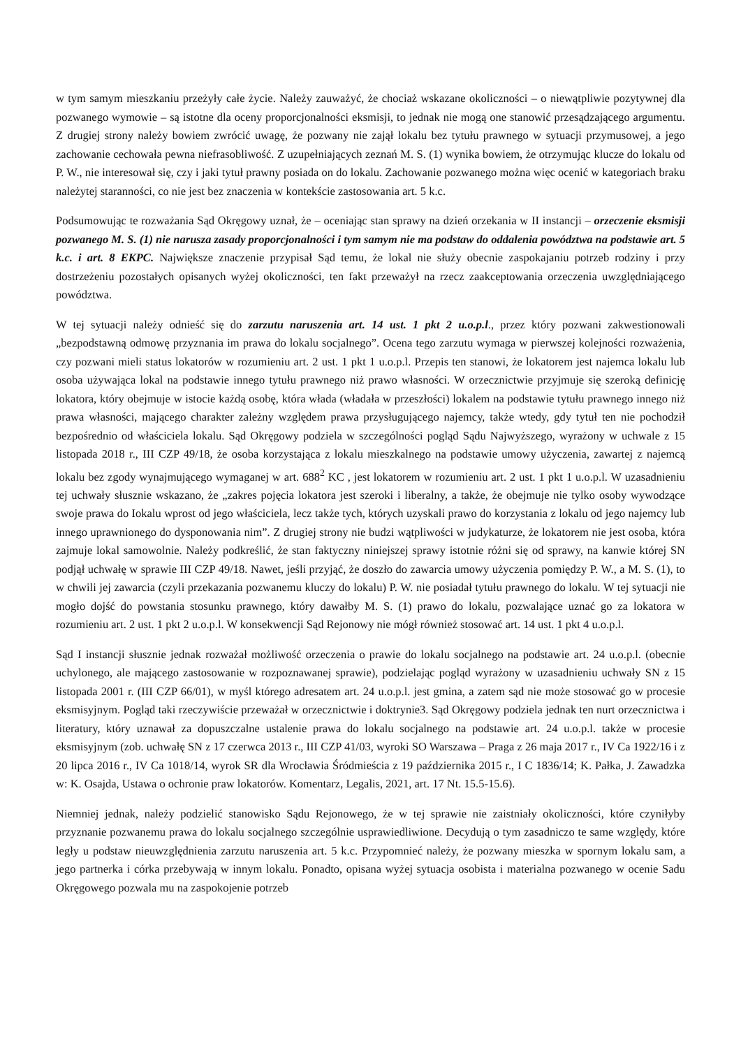w tym samym mieszkaniu przeżyły całe życie. Należy zauważyć, że chociaż wskazane okoliczności – o niewątpliwie pozytywnej dla pozwanego wymowie – są istotne dla oceny proporcjonalności eksmisji, to jednak nie mogą one stanowić przesądzającego argumentu. Z drugiej strony należy bowiem zwrócić uwagę, że pozwany nie zajął lokalu bez tytułu prawnego w sytuacji przymusowej, a jego zachowanie cechowała pewna niefrasobliwość. Z uzupełniających zeznań M. S. (1) wynika bowiem, że otrzymując klucze do lokalu od P. W., nie interesował się, czy i jaki tytuł prawny posiada on do lokalu. Zachowanie pozwanego można więc ocenić w kategoriach braku należytej staranności, co nie jest bez znaczenia w kontekście zastosowania art. 5 k.c.
Podsumowując te rozważania Sąd Okręgowy uznał, że – oceniając stan sprawy na dzień orzekania w II instancji – orzeczenie eksmisji pozwanego M. S. (1) nie narusza zasady proporcjonalności i tym samym nie ma podstaw do oddalenia powództwa na podstawie art. 5 k.c. i art. 8 EKPC. Największe znaczenie przypisał Sąd temu, że lokal nie służy obecnie zaspokajaniu potrzeb rodziny i przy dostrzeżeniu pozostałych opisanych wyżej okoliczności, ten fakt przeważył na rzecz zaakceptowania orzeczenia uwzględniającego powództwa.
W tej sytuacji należy odnieść się do zarzutu naruszenia art. 14 ust. 1 pkt 2 u.o.p.l., przez który pozwani zakwestionowali „bezpodstawną odmowę przyznania im prawa do lokalu socjalnego”. Ocena tego zarzutu wymaga w pierwszej kolejności rozważenia, czy pozwani mieli status lokatorów w rozumieniu art. 2 ust. 1 pkt 1 u.o.p.l. Przepis ten stanowi, że lokatorem jest najemca lokalu lub osoba używająca lokal na podstawie innego tytułu prawnego niż prawo własności. W orzecznictwie przyjmuje się szeroką definicję lokatora, który obejmuje w istocie każdą osobę, która włada (władała w przeszłości) lokalem na podstawie tytułu prawnego innego niż prawa własności, mającego charakter zależny względem prawa przysługującego najemcy, także wtedy, gdy tytuł ten nie pochodził bezpośrednio od właściciela lokalu. Sąd Okręgowy podziela w szczególności pogląd Sądu Najwyższego, wyrażony w uchwale z 15 listopada 2018 r., III CZP 49/18, że osoba korzystająca z lokalu mieszkalnego na podstawie umowy użyczenia, zawartej z najemcą lokalu bez zgody wynajmującego wymaganej w art. 688<sup>2</sup> KC , jest lokatorem w rozumieniu art. 2 ust. 1 pkt 1 u.o.p.l. W uzasadnieniu tej uchwały słusznie wskazano, że „zakres pojęcia lokatora jest szeroki i liberalny, a także, że obejmuje nie tylko osoby wywodzące swoje prawa do Iokalu wprost od jego właściciela, lecz także tych, których uzyskali prawo do korzystania z lokalu od jego najemcy lub innego uprawnionego do dysponowania nim”. Z drugiej strony nie budzi wątpliwości w judykaturze, że lokatorem nie jest osoba, która zajmuje lokal samowolnie. Należy podkreślić, że stan faktyczny niniejszej sprawy istotnie różni się od sprawy, na kanwie której SN podjął uchwałę w sprawie III CZP 49/18. Nawet, jeśli przyjąć, że doszło do zawarcia umowy użyczenia pomiędzy P. W., a M. S. (1), to w chwili jej zawarcia (czyli przekazania pozwanemu kluczy do lokalu) P. W. nie posiadał tytułu prawnego do lokalu. W tej sytuacji nie mogło dojść do powstania stosunku prawnego, który dawałby M. S. (1) prawo do lokalu, pozwalające uznać go za lokatora w rozumieniu art. 2 ust. 1 pkt 2 u.o.p.l. W konsekwencji Sąd Rejonowy nie mógł również stosować art. 14 ust. 1 pkt 4 u.o.p.l.
Sąd I instancji słusznie jednak rozważał możliwość orzeczenia o prawie do lokalu socjalnego na podstawie art. 24 u.o.p.l. (obecnie uchylonego, ale mającego zastosowanie w rozpoznawanej sprawie), podzielając pogląd wyrażony w uzasadnieniu uchwały SN z 15 listopada 2001 r. (III CZP 66/01), w myśl którego adresatem art. 24 u.o.p.l. jest gmina, a zatem sąd nie może stosować go w procesie eksmisyjnym. Pogląd taki rzeczywiście przeważał w orzecznictwie i doktrynie3. Sąd Okręgowy podziela jednak ten nurt orzecznictwa i literatury, który uznawał za dopuszczalne ustalenie prawa do lokalu socjalnego na podstawie art. 24 u.o.p.l. także w procesie eksmisyjnym (zob. uchwałę SN z 17 czerwca 2013 r., III CZP 41/03, wyroki SO Warszawa – Praga z 26 maja 2017 r., IV Ca 1922/16 i z 20 lipca 2016 r., IV Ca 1018/14, wyrok SR dla Wrocławia Śródmieścia z 19 października 2015 r., I C 1836/14; K. Pałka, J. Zawadzka w: K. Osajda, Ustawa o ochronie praw lokatorów. Komentarz, Legalis, 2021, art. 17 Nt. 15.5-15.6).
Niemniej jednak, należy podzielić stanowisko Sądu Rejonowego, że w tej sprawie nie zaistniały okoliczności, które czyniłyby przyznanie pozwanemu prawa do lokalu socjalnego szczególnie usprawiedliwione. Decydują o tym zasadniczo te same względy, które legły u podstaw nieuwzględnienia zarzutu naruszenia art. 5 k.c. Przypomnieć należy, że pozwany mieszka w spornym lokalu sam, a jego partnerka i córka przebywają w innym lokalu. Ponadto, opisana wyżej sytuacja osobista i materialna pozwanego w ocenie Sadu Okręgowego pozwala mu na zaspokojenie potrzeb